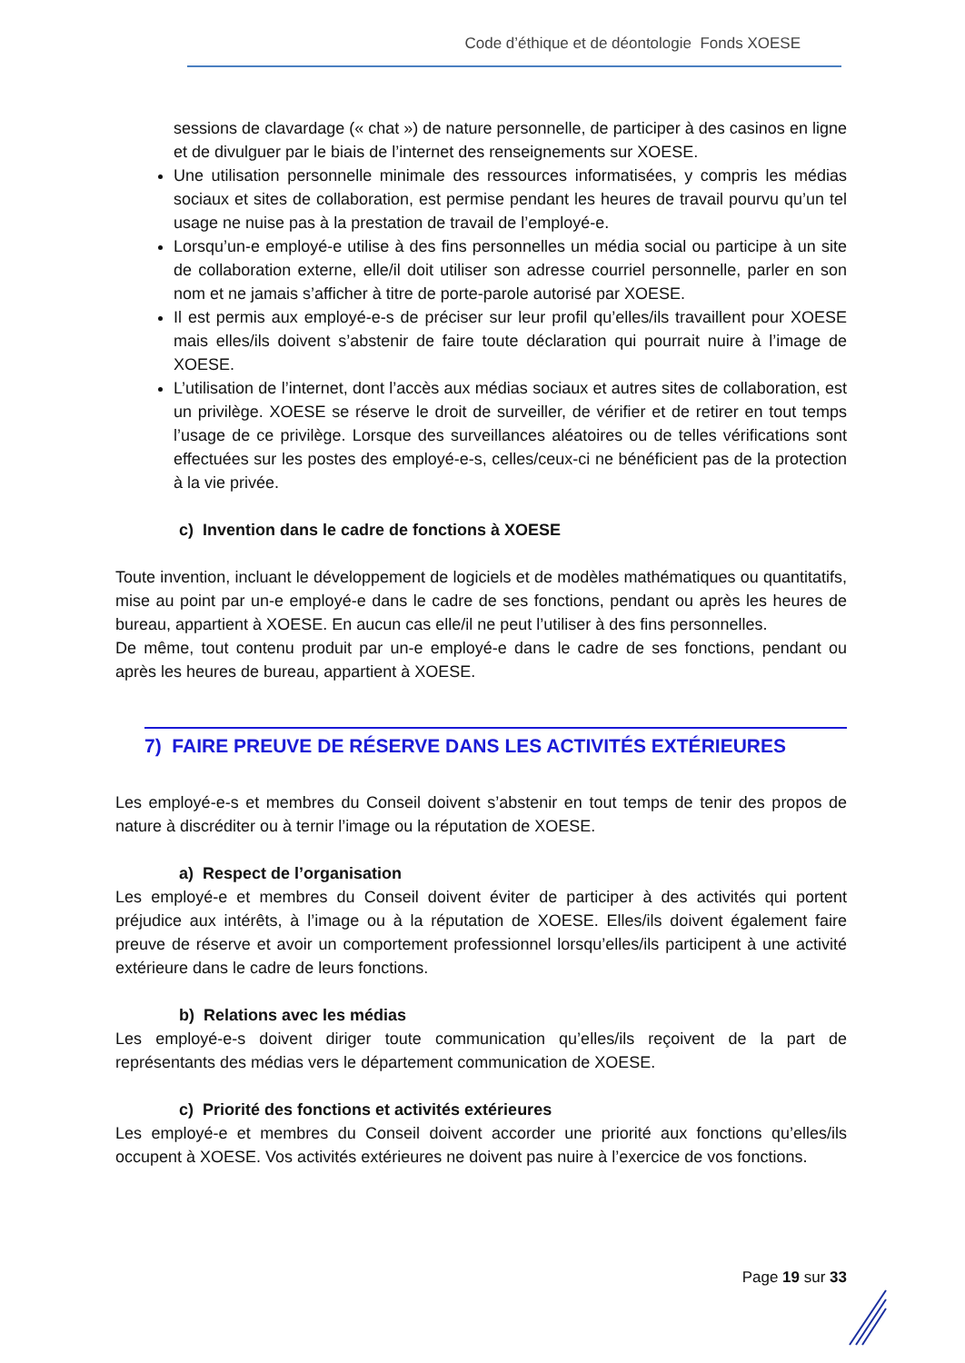Code d’éthique et de déontologie Fonds XOESE
sessions de clavardage (« chat ») de nature personnelle, de participer à des casinos en ligne et de divulguer par le biais de l’internet des renseignements sur XOESE.
Une utilisation personnelle minimale des ressources informatisées, y compris les médias sociaux et sites de collaboration, est permise pendant les heures de travail pourvu qu’un tel usage ne nuise pas à la prestation de travail de l’employé-e.
Lorsqu’un-e employé-e utilise à des fins personnelles un média social ou participe à un site de collaboration externe, elle/il doit utiliser son adresse courriel personnelle, parler en son nom et ne jamais s’afficher à titre de porte-parole autorisé par XOESE.
Il est permis aux employé-e-s de préciser sur leur profil qu’elles/ils travaillent pour XOESE mais elles/ils doivent s’abstenir de faire toute déclaration qui pourrait nuire à l’image de XOESE.
L’utilisation de l’internet, dont l’accès aux médias sociaux et autres sites de collaboration, est un privilège. XOESE se réserve le droit de surveiller, de vérifier et de retirer en tout temps l’usage de ce privilège. Lorsque des surveillances aléatoires ou de telles vérifications sont effectuées sur les postes des employé-e-s, celles/ceux-ci ne bénéficient pas de la protection à la vie privée.
c) Invention dans le cadre de fonctions à XOESE
Toute invention, incluant le développement de logiciels et de modèles mathématiques ou quantitatifs, mise au point par un-e employé-e dans le cadre de ses fonctions, pendant ou après les heures de bureau, appartient à XOESE. En aucun cas elle/il ne peut l’utiliser à des fins personnelles.
De même, tout contenu produit par un-e employé-e dans le cadre de ses fonctions, pendant ou après les heures de bureau, appartient à XOESE.
7) FAIRE PREUVE DE RÉSERVE DANS LES ACTIVITÉS EXTÉRIEURES
Les employé-e-s et membres du Conseil doivent s’abstenir en tout temps de tenir des propos de nature à discréditer ou à ternir l’image ou la réputation de XOESE.
a) Respect de l’organisation
Les employé-e et membres du Conseil doivent éviter de participer à des activités qui portent préjudice aux intérêts, à l’image ou à la réputation de XOESE. Elles/ils doivent également faire preuve de réserve et avoir un comportement professionnel lorsqu’elles/ils participent à une activité extérieure dans le cadre de leurs fonctions.
b) Relations avec les médias
Les employé-e-s doivent diriger toute communication qu’elles/ils reçoivent de la part de représentants des médias vers le département communication de XOESE.
c) Priorité des fonctions et activités extérieures
Les employé-e et membres du Conseil doivent accorder une priorité aux fonctions qu’elles/ils occupent à XOESE. Vos activités extérieures ne doivent pas nuire à l’exercice de vos fonctions.
Page 19 sur 33